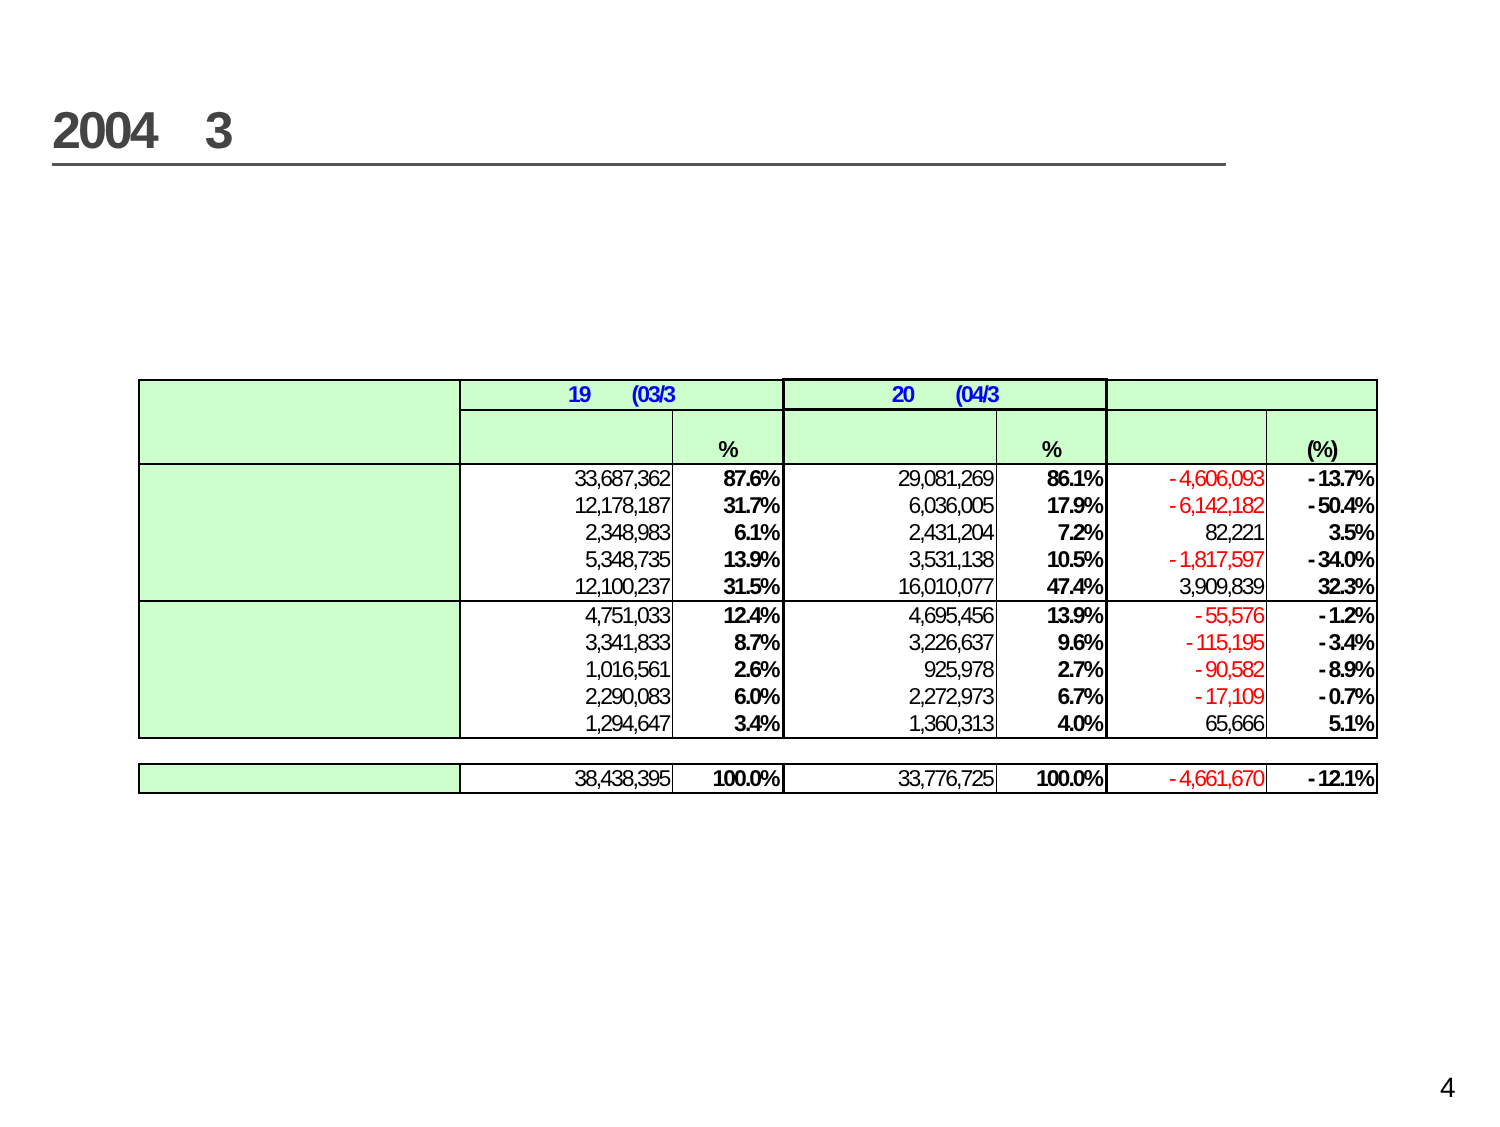2004　3
| | 19 (03/3 | | 20 (04/3 | | | |
| --- | --- | --- | --- | --- | --- | --- |
| | | % | | % | | (%) |
| | 33,687,362 | 87.6% | 29,081,269 | 86.1% | - 4,606,093 | - 13.7% |
| | 12,178,187 | 31.7% | 6,036,005 | 17.9% | - 6,142,182 | - 50.4% |
| | 2,348,983 | 6.1% | 2,431,204 | 7.2% | 82,221 | 3.5% |
| | 5,348,735 | 13.9% | 3,531,138 | 10.5% | - 1,817,597 | - 34.0% |
| | 12,100,237 | 31.5% | 16,010,077 | 47.4% | 3,909,839 | 32.3% |
| | 4,751,033 | 12.4% | 4,695,456 | 13.9% | - 55,576 | - 1.2% |
| | 3,341,833 | 8.7% | 3,226,637 | 9.6% | - 115,195 | - 3.4% |
| | 1,016,561 | 2.6% | 925,978 | 2.7% | - 90,582 | - 8.9% |
| | 2,290,083 | 6.0% | 2,272,973 | 6.7% | - 17,109 | - 0.7% |
| | 1,294,647 | 3.4% | 1,360,313 | 4.0% | 65,666 | 5.1% |
| | 38,438,395 | 100.0% | 33,776,725 | 100.0% | - 4,661,670 | - 12.1% |
4